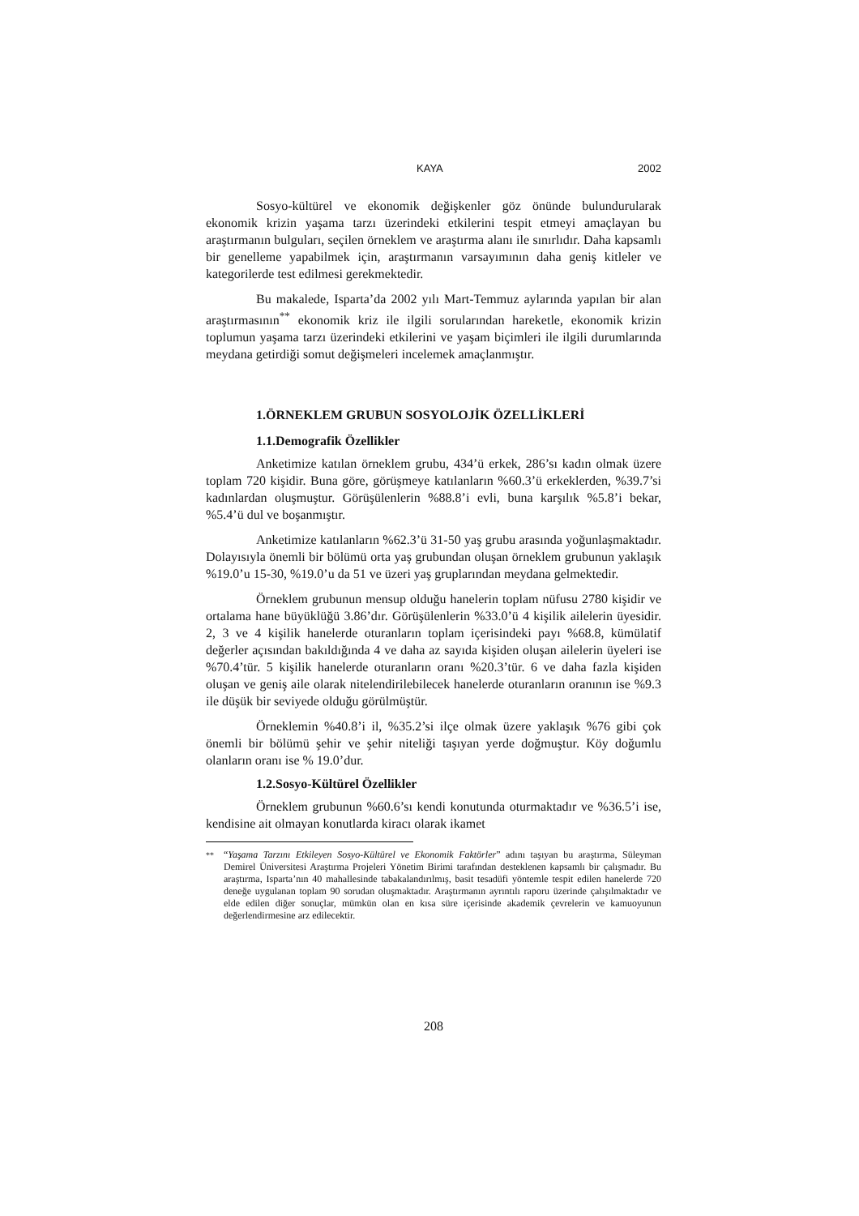KAYA 2002
Sosyo-kültürel ve ekonomik değişkenler göz önünde bulundurularak ekonomik krizin yaşama tarzı üzerindeki etkilerini tespit etmeyi amaçlayan bu araştırmanın bulguları, seçilen örneklem ve araştırma alanı ile sınırlıdır. Daha kapsamlı bir genelleme yapabilmek için, araştırmanın varsayımının daha geniş kitleler ve kategorilerde test edilmesi gerekmektedir.
Bu makalede, Isparta’da 2002 yılı Mart-Temmuz aylarında yapılan bir alan araştırmasının<sup>**</sup> ekonomik kriz ile ilgili sorularından hareketle, ekonomik krizin toplumun yaşama tarzı üzerindeki etkilerini ve yaşam biçimleri ile ilgili durumlarında meydana getirdiği somut değişmeleri incelemek amaçlanmıştır.
1.ÖRNEKLEM GRUBUN SOSYOLOJİK ÖZELLİKLERİ
1.1.Demografik Özellikler
Anketimize katılan örneklem grubu, 434’ü erkek, 286’sı kadın olmak üzere toplam 720 kişidir. Buna göre, görüşmeye katılanların %60.3’ü erkeklerden, %39.7’si kadınlardan oluşmuştur. Görüşülenlerin %88.8’i evli, buna karşılık %5.8’i bekar, %5.4’ü dul ve boşanmıştır.
Anketimize katılanların %62.3’ü 31-50 yaş grubu arasında yoğunlaşmaktadır. Dolayısıyla önemli bir bölümü orta yaş grubundan oluşan örneklem grubunun yaklaşık %19.0’u 15-30, %19.0’u da 51 ve üzeri yaş gruplarından meydana gelmektedir.
Örneklem grubunun mensup olduğu hanelerin toplam nüfusu 2780 kişidir ve ortalama hane büyüklüğü 3.86’dır. Görüşülenlerin %33.0’ü 4 kişilik ailelerin üyesidir. 2, 3 ve 4 kişilik hanelerde oturanların toplam içerisindeki payı %68.8, kümülatif değerler açısından bakıldığında 4 ve daha az sayıda kişiden oluşan ailelerin üyeleri ise %70.4’tür. 5 kişilik hanelerde oturanların oranı %20.3’tür. 6 ve daha fazla kişiden oluşan ve geniş aile olarak nitelendirilebilecek hanelerde oturanların oranının ise %9.3 ile düşük bir seviyede olduğu görülmüştür.
Örneklemin %40.8’i il, %35.2’si ilçe olmak üzere yaklaşık %76 gibi çok önemli bir bölümü şehir ve şehir niteliği taşıyan yerde doğmuştur. Köy doğumlu olanların oranı ise % 19.0’dur.
1.2.Sosyo-Kültürel Özellikler
Örneklem grubunun %60.6’sı kendi konutunda oturmaktadır ve %36.5’i ise, kendisine ait olmayan konutlarda kiracı olarak ikamet
<sup>**</sup> “Yaşama Tarzını Etkileyen Sosyo-Kültürel ve Ekonomik Faktörler” adını taşıyan bu araştırma, Süleyman Demirel Üniversitesi Araştırma Projeleri Yönetim Birimi tarafından desteklenen kapsamlı bir çalışmadır. Bu araştırma, Isparta’nın 40 mahallesinde tabakalandırılmış, basit tesadüfi yöntemle tespit edilen hanelerde 720 deneğe uygulanan toplam 90 sorudan oluşmaktadır. Araştırmanın ayrıntılı raporu üzerinde çalışılmaktadır ve elde edilen diğer sonuçlar, mümkün olan en kısa süre içerisinde akademik çevrelerin ve kamuoyunun değerlendirmesine arz edilecektir.
208